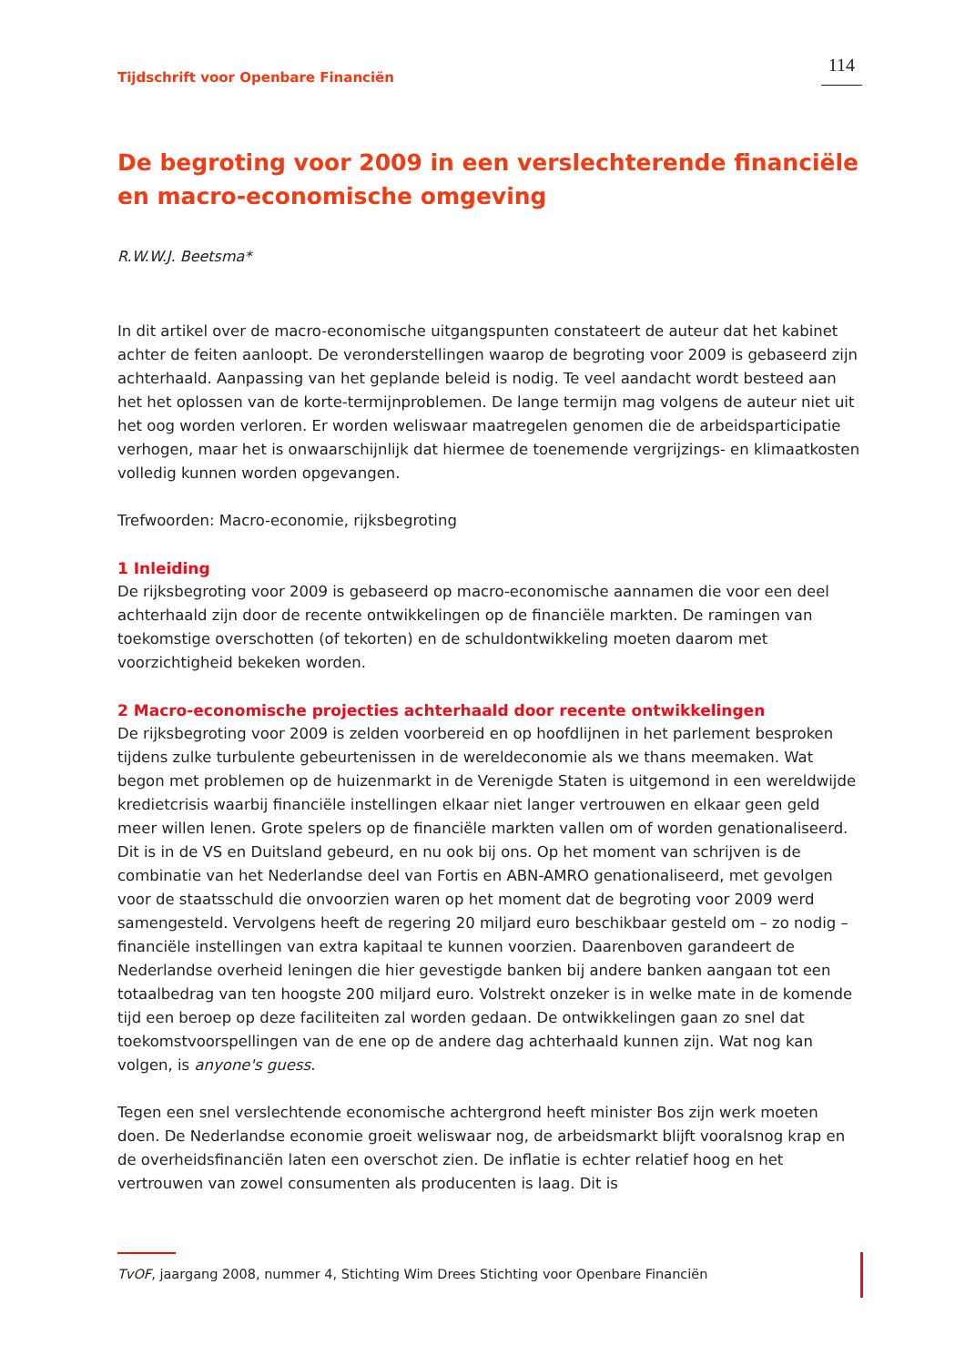Tijdschrift voor Openbare Financiën 114
De begroting voor 2009 in een verslechterende financiële en macro-economische omgeving
R.W.W.J. Beetsma*
In dit artikel over de macro-economische uitgangspunten constateert de auteur dat het kabinet achter de feiten aanloopt. De veronderstellingen waarop de begroting voor 2009 is gebaseerd zijn achterhaald. Aanpassing van het geplande beleid is nodig. Te veel aandacht wordt besteed aan het het oplossen van de korte-termijnproblemen. De lange termijn mag volgens de auteur niet uit het oog worden verloren. Er worden weliswaar maatregelen genomen die de arbeidsparticipatie verhogen, maar het is onwaarschijnlijk dat hiermee de toenemende vergrijzings- en klimaatkosten volledig kunnen worden opgevangen.
Trefwoorden: Macro-economie, rijksbegroting
1 Inleiding
De rijksbegroting voor 2009 is gebaseerd op macro-economische aannamen die voor een deel achterhaald zijn door de recente ontwikkelingen op de financiële markten. De ramingen van toekomstige overschotten (of tekorten) en de schuldontwikkeling moeten daarom met voorzichtigheid bekeken worden.
2 Macro-economische projecties achterhaald door recente ontwikkelingen
De rijksbegroting voor 2009 is zelden voorbereid en op hoofdlijnen in het parlement besproken tijdens zulke turbulente gebeurtenissen in de wereldeconomie als we thans meemaken. Wat begon met problemen op de huizenmarkt in de Verenigde Staten is uitgemond in een wereldwijde kredietcrisis waarbij financiële instellingen elkaar niet langer vertrouwen en elkaar geen geld meer willen lenen. Grote spelers op de financiële markten vallen om of worden genationaliseerd. Dit is in de VS en Duitsland gebeurd, en nu ook bij ons. Op het moment van schrijven is de combinatie van het Nederlandse deel van Fortis en ABN-AMRO genationaliseerd, met gevolgen voor de staatsschuld die onvoorzien waren op het moment dat de begroting voor 2009 werd samengesteld. Vervolgens heeft de regering 20 miljard euro beschikbaar gesteld om – zo nodig – financiële instellingen van extra kapitaal te kunnen voorzien. Daarenboven garandeert de Nederlandse overheid leningen die hier gevestigde banken bij andere banken aangaan tot een totaalbedrag van ten hoogste 200 miljard euro. Volstrekt onzeker is in welke mate in de komende tijd een beroep op deze faciliteiten zal worden gedaan. De ontwikkelingen gaan zo snel dat toekomstvoorspellingen van de ene op de andere dag achterhaald kunnen zijn. Wat nog kan volgen, is anyone's guess.
Tegen een snel verslechtende economische achtergrond heeft minister Bos zijn werk moeten doen. De Nederlandse economie groeit weliswaar nog, de arbeidsmarkt blijft vooralsnog krap en de overheidsfinanciën laten een overschot zien. De inflatie is echter relatief hoog en het vertrouwen van zowel consumenten als producenten is laag. Dit is
TvOF, jaargang 2008, nummer 4, Stichting Wim Drees Stichting voor Openbare Financiën